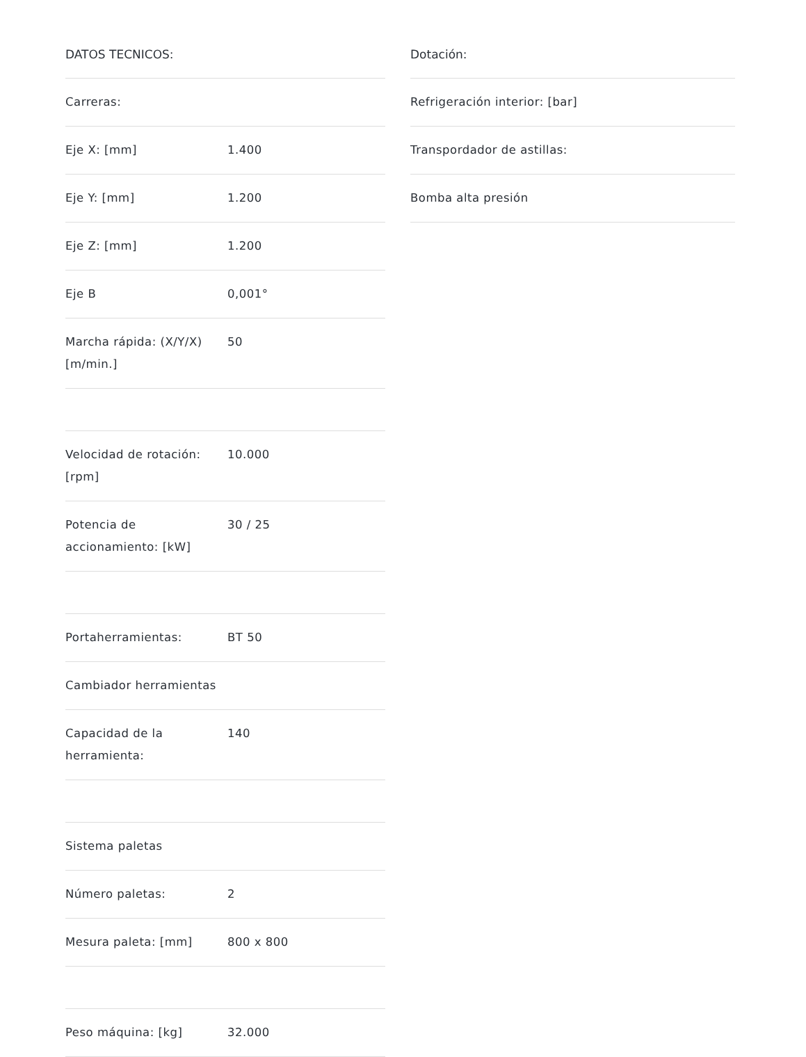DATOS TECNICOS:
| Carreras: | |
| Eje X: [mm] | 1.400 |
| Eje Y: [mm] | 1.200 |
| Eje Z: [mm] | 1.200 |
| Eje B | 0,001° |
| Marcha rápida: (X/Y/X) [m/min.] | 50 |
| Velocidad de rotación: [rpm] | 10.000 |
| Potencia de accionamiento: [kW] | 30 / 25 |
| Portaherramientas: | BT 50 |
| Cambiador herramientas | |
| Capacidad de la herramienta: | 140 |
| Sistema paletas | |
| Número paletas: | 2 |
| Mesura paleta: [mm] | 800 x 800 |
| Peso máquina: [kg] | 32.000 |
Dotación:
| Refrigeración interior: [bar] |
| Transpordador de astillas: |
| Bomba alta presión |